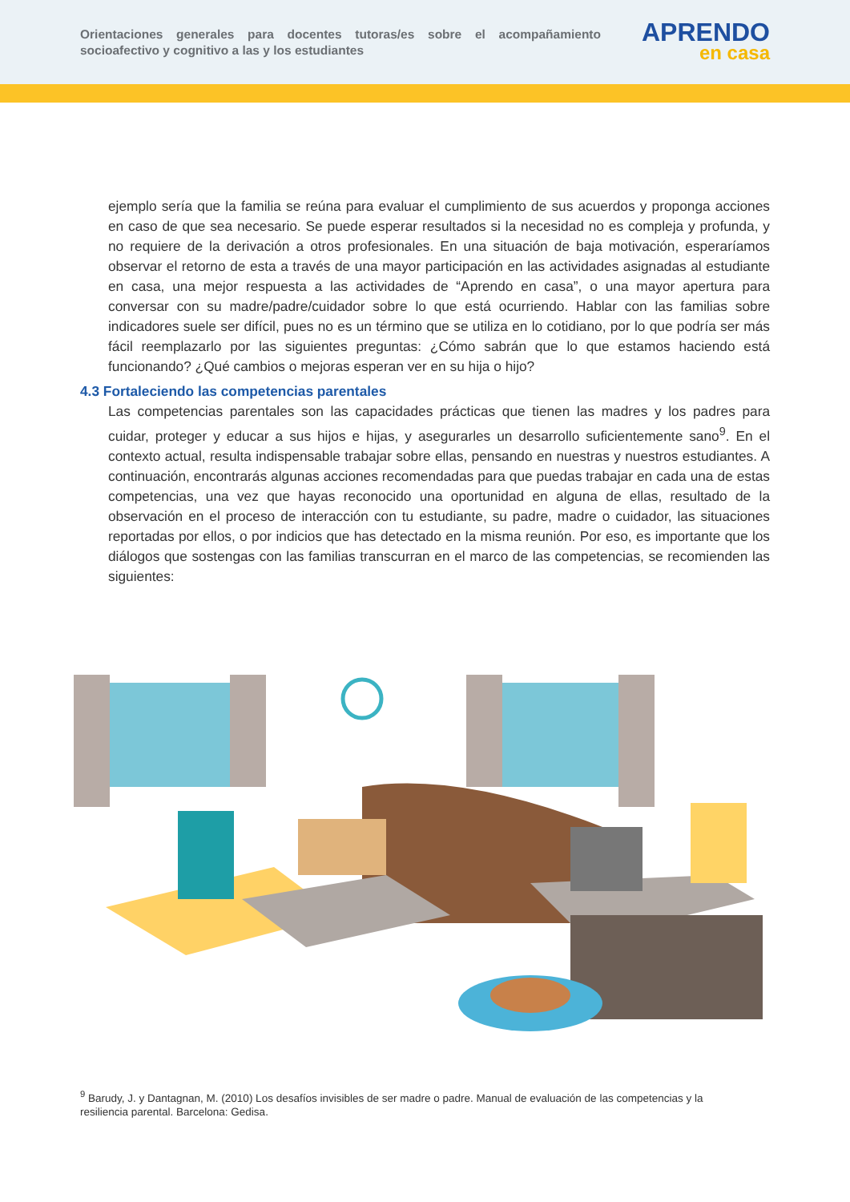Orientaciones generales para docentes tutoras/es sobre el acompañamiento socioafectivo y cognitivo a las y los estudiantes
APRENDO
en casa
ejemplo sería que la familia se reúna para evaluar el cumplimiento de sus acuerdos y proponga acciones en caso de que sea necesario. Se puede esperar resultados si la necesidad no es compleja y profunda, y no requiere de la derivación a otros profesionales. En una situación de baja motivación, esperaríamos observar el retorno de esta a través de una mayor participación en las actividades asignadas al estudiante en casa, una mejor respuesta a las actividades de “Aprendo en casa”, o una mayor apertura para conversar con su madre/padre/cuidador sobre lo que está ocurriendo. Hablar con las familias sobre indicadores suele ser difícil, pues no es un término que se utiliza en lo cotidiano, por lo que podría ser más fácil reemplazarlo por las siguientes preguntas: ¿Cómo sabrán que lo que estamos haciendo está funcionando? ¿Qué cambios o mejoras esperan ver en su hija o hijo?
4.3 Fortaleciendo las competencias parentales
Las competencias parentales son las capacidades prácticas que tienen las madres y los padres para cuidar, proteger y educar a sus hijos e hijas, y asegurarles un desarrollo suficientemente sano<sup>9</sup>. En el contexto actual, resulta indispensable trabajar sobre ellas, pensando en nuestras y nuestros estudiantes. A continuación, encontrarás algunas acciones recomendadas para que puedas trabajar en cada una de estas competencias, una vez que hayas reconocido una oportunidad en alguna de ellas, resultado de la observación en el proceso de interacción con tu estudiante, su padre, madre o cuidador, las situaciones reportadas por ellos, o por indicios que has detectado en la misma reunión. Por eso, es importante que los diálogos que sostengas con las familias transcurran en el marco de las competencias, se recomienden las siguientes:
<sup>9</sup> Barudy, J. y Dantagnan, M. (2010) Los desafíos invisibles de ser madre o padre. Manual de evaluación de las competencias y la resiliencia parental. Barcelona: Gedisa.